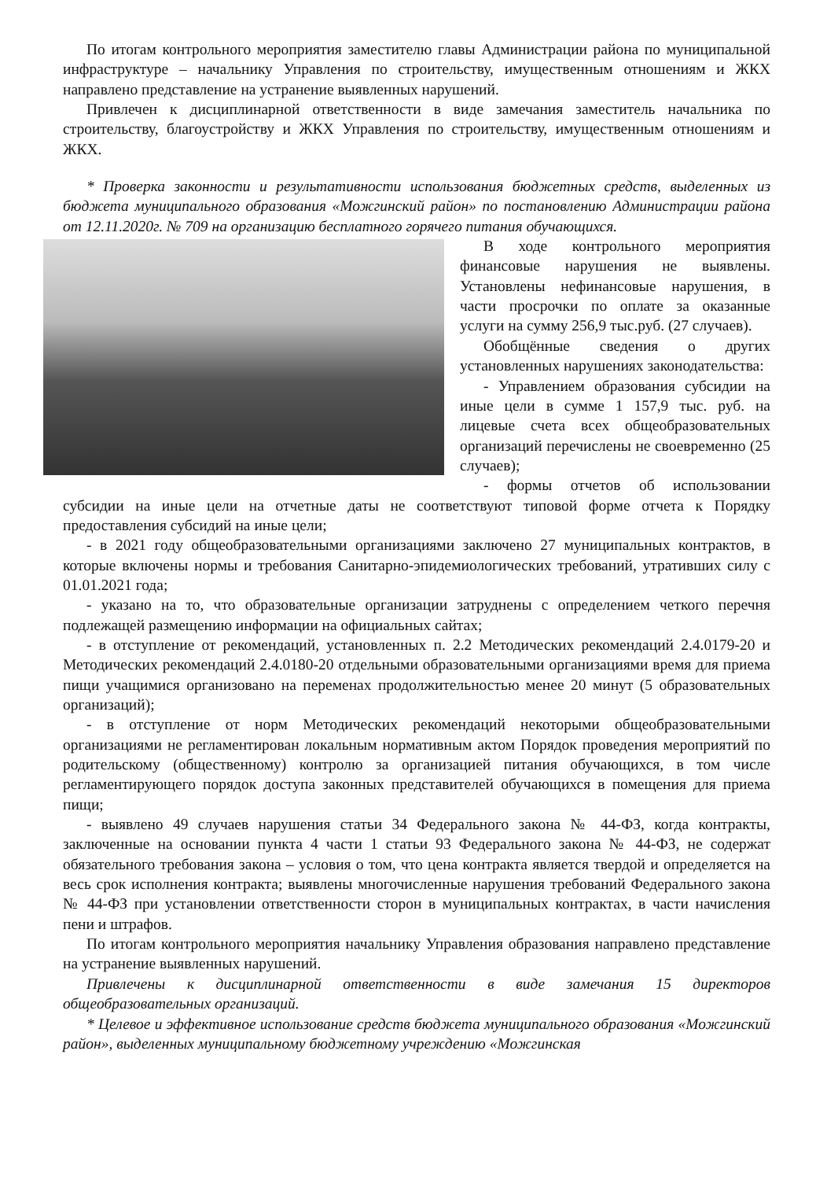По итогам контрольного мероприятия заместителю главы Администрации района по муниципальной инфраструктуре – начальнику Управления по строительству, имущественным отношениям и ЖКХ направлено представление на устранение выявленных нарушений.
Привлечен к дисциплинарной ответственности в виде замечания заместитель начальника по строительству, благоустройству и ЖКХ Управления по строительству, имущественным отношениям и ЖКХ.
* Проверка законности и результативности использования бюджетных средств, выделенных из бюджета муниципального образования «Можгинский район» по постановлению Администрации района от 12.11.2020г. № 709 на организацию бесплатного горячего питания обучающихся.
В ходе контрольного мероприятия финансовые нарушения не выявлены. Установлены нефинансовые нарушения, в части просрочки по оплате за оказанные услуги на сумму 256,9 тыс.руб. (27 случаев).
Обобщённые сведения о других установленных нарушениях законодательства:
- Управлением образования субсидии на иные цели в сумме 1 157,9 тыс. руб. на лицевые счета всех общеобразовательных организаций перечислены не своевременно (25 случаев);
- формы отчетов об использовании субсидии на иные цели на отчетные даты не соответствуют типовой форме отчета к Порядку предоставления субсидий на иные цели;
- в 2021 году общеобразовательными организациями заключено 27 муниципальных контрактов, в которые включены нормы и требования Санитарно-эпидемиологических требований, утративших силу с 01.01.2021 года;
- указано на то, что образовательные организации затруднены с определением четкого перечня подлежащей размещению информации на официальных сайтах;
- в отступление от рекомендаций, установленных п. 2.2 Методических рекомендаций 2.4.0179-20 и Методических рекомендаций 2.4.0180-20 отдельными образовательными организациями время для приема пищи учащимися организовано на переменах продолжительностью менее 20 минут (5 образовательных организаций);
- в отступление от норм Методических рекомендаций некоторыми общеобразовательными организациями не регламентирован локальным нормативным актом Порядок проведения мероприятий по родительскому (общественному) контролю за организацией питания обучающихся, в том числе регламентирующего порядок доступа законных представителей обучающихся в помещения для приема пищи;
- выявлено 49 случаев нарушения статьи 34 Федерального закона № 44-ФЗ, когда контракты, заключенные на основании пункта 4 части 1 статьи 93 Федерального закона № 44-ФЗ, не содержат обязательного требования закона – условия о том, что цена контракта является твердой и определяется на весь срок исполнения контракта; выявлены многочисленные нарушения требований Федерального закона № 44-ФЗ при установлении ответственности сторон в муниципальных контрактах, в части начисления пени и штрафов.
По итогам контрольного мероприятия начальнику Управления образования направлено представление на устранение выявленных нарушений.
Привлечены к дисциплинарной ответственности в виде замечания 15 директоров общеобразовательных организаций.
* Целевое и эффективное использование средств бюджета муниципального образования «Можгинский район», выделенных муниципальному бюджетному учреждению «Можгинская